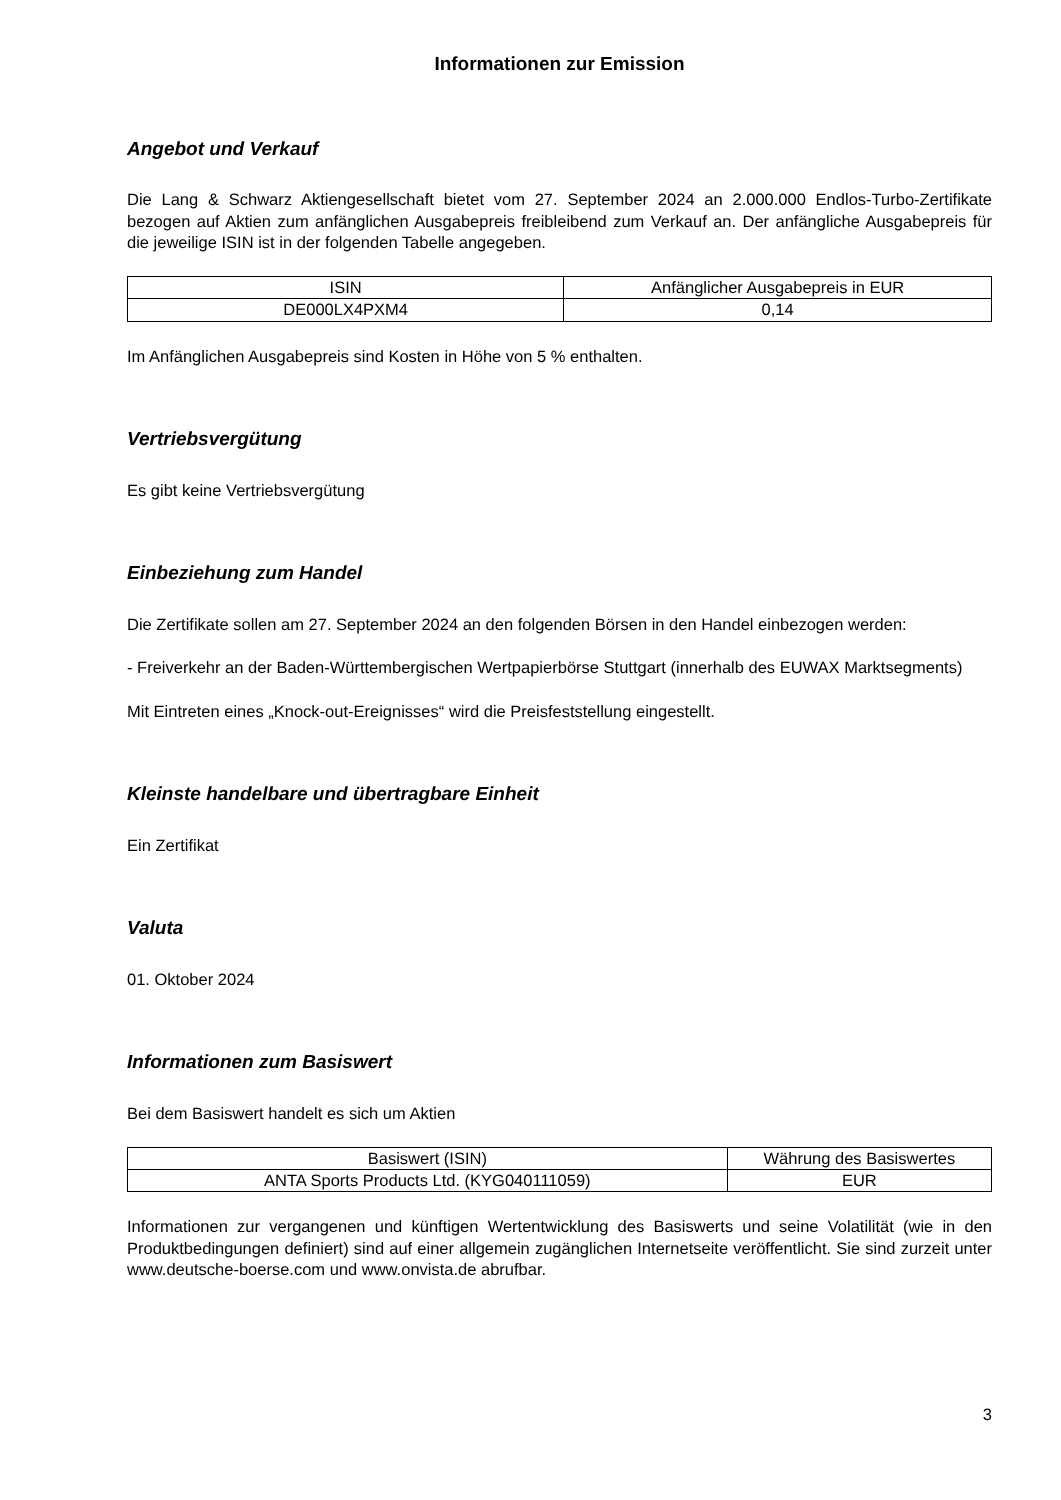Informationen zur Emission
Angebot und Verkauf
Die Lang & Schwarz Aktiengesellschaft bietet vom 27. September 2024 an 2.000.000 Endlos-Turbo-Zertifikate bezogen auf Aktien zum anfänglichen Ausgabepreis freibleibend zum Verkauf an. Der anfängliche Ausgabepreis für die jeweilige ISIN ist in der folgenden Tabelle angegeben.
| ISIN | Anfänglicher Ausgabepreis in EUR |
| --- | --- |
| DE000LX4PXM4 | 0,14 |
Im Anfänglichen Ausgabepreis sind Kosten in Höhe von 5 % enthalten.
Vertriebsvergütung
Es gibt keine Vertriebsvergütung
Einbeziehung zum Handel
Die Zertifikate sollen am 27. September 2024 an den folgenden Börsen in den Handel einbezogen werden:
- Freiverkehr an der Baden-Württembergischen Wertpapierbörse Stuttgart (innerhalb des EUWAX Marktsegments)
Mit Eintreten eines „Knock-out-Ereignisses“ wird die Preisfeststellung eingestellt.
Kleinste handelbare und übertragbare Einheit
Ein Zertifikat
Valuta
01. Oktober 2024
Informationen zum Basiswert
Bei dem Basiswert handelt es sich um Aktien
| Basiswert (ISIN) | Währung des Basiswertes |
| --- | --- |
| ANTA Sports Products Ltd. (KYG040111059) | EUR |
Informationen zur vergangenen und künftigen Wertentwicklung des Basiswerts und seine Volatilität (wie in den Produktbedingungen definiert) sind auf einer allgemein zugänglichen Internetseite veröffentlicht. Sie sind zurzeit unter www.deutsche-boerse.com und www.onvista.de abrufbar.
3